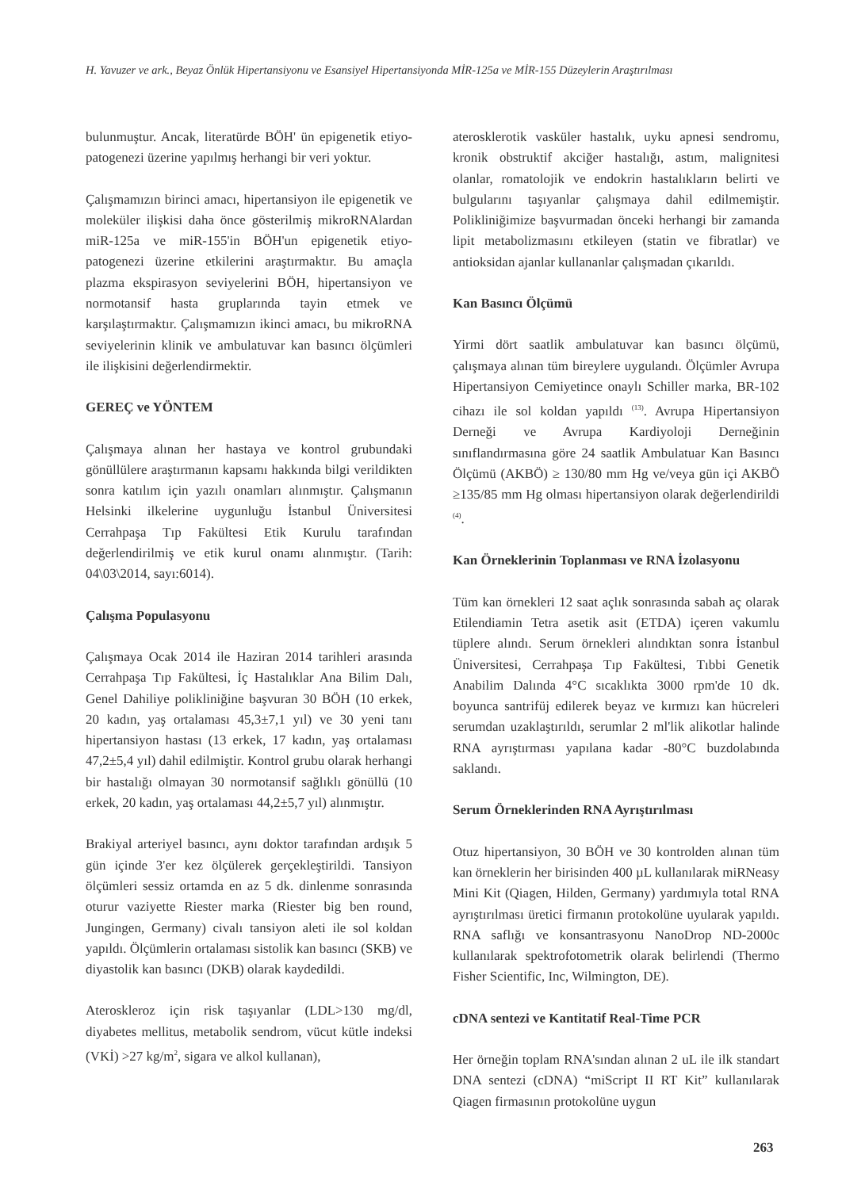H. Yavuzer ve ark., Beyaz Önlük Hipertansiyonu ve Esansiyel Hipertansiyonda MİR-125a ve MİR-155 Düzeylerin Araştırılması
bulunmuştur. Ancak, literatürde BÖH' ün epigenetik etiyo-patogenezi üzerine yapılmış herhangi bir veri yoktur.
Çalışmamızın birinci amacı, hipertansiyon ile epigenetik ve moleküler ilişkisi daha önce gösterilmiş mikroRNAlardan miR-125a ve miR-155'in BÖH'un epigenetik etiyo-patogenezi üzerine etkilerini araştırmaktır. Bu amaçla plazma ekspirasyon seviyelerini BÖH, hipertansiyon ve normotansif hasta gruplarında tayin etmek ve karşılaştırmaktır. Çalışmamızın ikinci amacı, bu mikroRNA seviyelerinin klinik ve ambulatuvar kan basıncı ölçümleri ile ilişkisini değerlendirmektir.
GEREÇ ve YÖNTEM
Çalışmaya alınan her hastaya ve kontrol grubundaki gönüllülere araştırmanın kapsamı hakkında bilgi verildikten sonra katılım için yazılı onamları alınmıştır. Çalışmanın Helsinki ilkelerine uygunluğu İstanbul Üniversitesi Cerrahpaşa Tıp Fakültesi Etik Kurulu tarafından değerlendirilmiş ve etik kurul onamı alınmıştır. (Tarih: 04\03\2014, sayı:6014).
Çalışma Populasyonu
Çalışmaya Ocak 2014 ile Haziran 2014 tarihleri arasında Cerrahpaşa Tıp Fakültesi, İç Hastalıklar Ana Bilim Dalı, Genel Dahiliye polikliniğine başvuran 30 BÖH (10 erkek, 20 kadın, yaş ortalaması 45,3±7,1 yıl) ve 30 yeni tanı hipertansiyon hastası (13 erkek, 17 kadın, yaş ortalaması 47,2±5,4 yıl) dahil edilmiştir. Kontrol grubu olarak herhangi bir hastalığı olmayan 30 normotansif sağlıklı gönüllü (10 erkek, 20 kadın, yaş ortalaması 44,2±5,7 yıl) alınmıştır.
Brakiyal arteriyel basıncı, aynı doktor tarafından ardışık 5 gün içinde 3'er kez ölçülerek gerçekleştirildi. Tansiyon ölçümleri sessiz ortamda en az 5 dk. dinlenme sonrasında oturur vaziyette Riester marka (Riester big ben round, Jungingen, Germany) civalı tansiyon aleti ile sol koldan yapıldı. Ölçümlerin ortalaması sistolik kan basıncı (SKB) ve diyastolik kan basıncı (DKB) olarak kaydedildi.
Ateroskleroz için risk taşıyanlar (LDL>130 mg/dl, diyabetes mellitus, metabolik sendrom, vücut kütle indeksi (VKİ) >27 kg/m<sup>2</sup>, sigara ve alkol kullanan),
aterosklerotik vasküler hastalık, uyku apnesi sendromu, kronik obstruktif akciğer hastalığı, astım, malignitesi olanlar, romatolojik ve endokrin hastalıkların belirti ve bulgularını taşıyanlar çalışmaya dahil edilmemiştir. Polikliniğimize başvurmadan önceki herhangi bir zamanda lipit metabolizmasını etkileyen (statin ve fibratlar) ve antioksidan ajanlar kullananlar çalışmadan çıkarıldı.
Kan Basıncı Ölçümü
Yirmi dört saatlik ambulatuvar kan basıncı ölçümü, çalışmaya alınan tüm bireylere uygulandı. Ölçümler Avrupa Hipertansiyon Cemiyetince onaylı Schiller marka, BR-102 cihazı ile sol koldan yapıldı <sup>(13)</sup>. Avrupa Hipertansiyon Derneği ve Avrupa Kardiyoloji Derneğinin sınıflandırmasına göre 24 saatlik Ambulatuar Kan Basıncı Ölçümü (AKBÖ) ≥ 130/80 mm Hg ve/veya gün içi AKBÖ ≥135/85 mm Hg olması hipertansiyon olarak değerlendirildi <sup>(4)</sup>.
Kan Örneklerinin Toplanması ve RNA İzolasyonu
Tüm kan örnekleri 12 saat açlık sonrasında sabah aç olarak Etilendiamin Tetra asetik asit (ETDA) içeren vakumlu tüplere alındı. Serum örnekleri alındıktan sonra İstanbul Üniversitesi, Cerrahpaşa Tıp Fakültesi, Tıbbi Genetik Anabilim Dalında 4°C sıcaklıkta 3000 rpm'de 10 dk. boyunca santrifüj edilerek beyaz ve kırmızı kan hücreleri serumdan uzaklaştırıldı, serumlar 2 ml'lik alikotlar halinde RNA ayrıştırması yapılana kadar -80°C buzdolabında saklandı.
Serum Örneklerinden RNA Ayrıştırılması
Otuz hipertansiyon, 30 BÖH ve 30 kontrolden alınan tüm kan örneklerin her birisinden 400 µL kullanılarak miRNeasy Mini Kit (Qiagen, Hilden, Germany) yardımıyla total RNA ayrıştırılması üretici firmanın protokolüne uyularak yapıldı. RNA saflığı ve konsantrasyonu NanoDrop ND-2000c kullanılarak spektrofotometrik olarak belirlendi (Thermo Fisher Scientific, Inc, Wilmington, DE).
cDNA sentezi ve Kantitatif Real-Time PCR
Her örneğin toplam RNA'sından alınan 2 uL ile ilk standart DNA sentezi (cDNA) “miScript II RT Kit” kullanılarak Qiagen firmasının protokolüne uygun
263